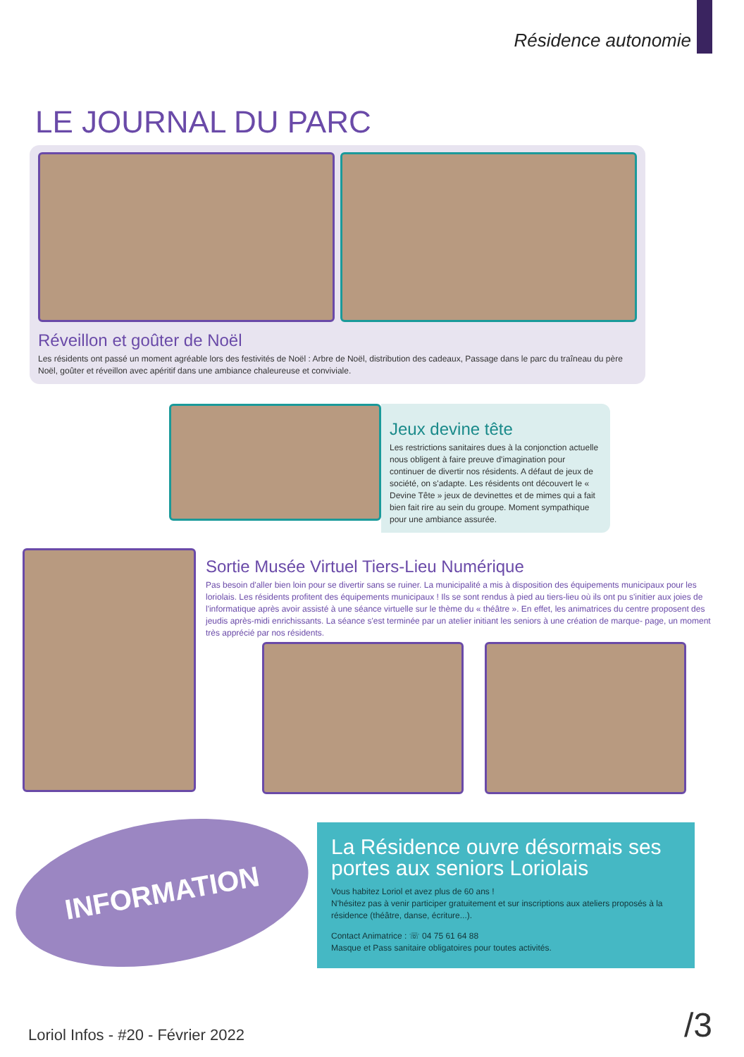Résidence autonomie
LE JOURNAL DU PARC
Réveillon et goûter de Noël
Les résidents ont passé un moment agréable lors des festivités de Noël : Arbre de Noël, distribution des cadeaux, Passage dans le parc du traîneau du père Noël, goûter et réveillon avec apéritif dans une ambiance chaleureuse et conviviale.
Jeux devine tête
Les restrictions sanitaires dues à la conjonction actuelle nous obligent à faire preuve d'imagination pour continuer de divertir nos résidents. A défaut de jeux de société, on s'adapte. Les résidents ont découvert le « Devine Tête » jeux de devinettes et de mimes qui a fait bien fait rire au sein du groupe. Moment sympathique pour une ambiance assurée.
Sortie Musée Virtuel Tiers-Lieu Numérique
Pas besoin d'aller bien loin pour se divertir sans se ruiner. La municipalité a mis à disposition des équipements municipaux pour les loriolais. Les résidents profitent des équipements municipaux ! Ils se sont rendus à pied au tiers-lieu où ils ont pu s'initier aux joies de l'informatique après avoir assisté à une séance virtuelle sur le thème du « théâtre ». En effet, les animatrices du centre proposent des jeudis après-midi enrichissants. La séance s'est terminée par un atelier initiant les seniors à une création de marque- page, un moment très apprécié par nos résidents.
INFORMATION
La Résidence ouvre désormais ses portes aux seniors Loriolais
Vous habitez Loriol et avez plus de 60 ans !
N'hésitez pas à venir participer gratuitement et sur inscriptions aux ateliers proposés à la résidence (théâtre, danse, écriture...).
Contact Animatrice : ☏ 04 75 61 64 88
Masque et Pass sanitaire obligatoires pour toutes activités.
Loriol Infos - #20 - Février 2022 /3